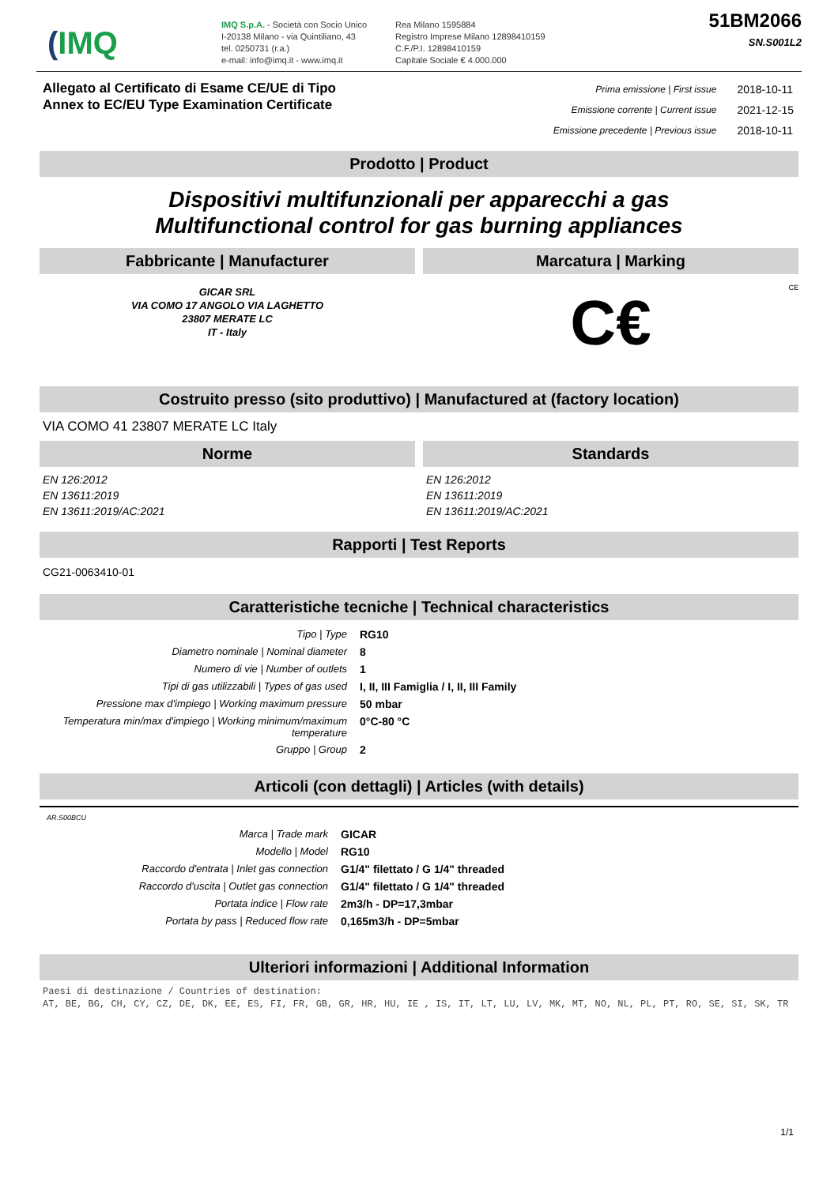(IMQ
IMQ S.p.A. - Società con Socio Unico
I-20138 Milano - via Quintiliano, 43
tel. 0250731 (r.a.)
e-mail: info@imq.it - www.imq.it
Rea Milano 1595884
Registro Imprese Milano 12898410159
C.F./P.I. 12898410159
Capitale Sociale € 4.000.000
51BM2066
SN.S001L2
Allegato al Certificato di Esame CE/UE di Tipo
Annex to EC/EU Type Examination Certificate
| Prima emissione / First issue | 2018-10-11 |
| Emissione corrente / Current issue | 2021-12-15 |
| Emissione precedente / Previous issue | 2018-10-11 |
Prodotto | Product
Dispositivi multifunzionali per apparecchi a gas
Multifunctional control for gas burning appliances
Fabbricante | Manufacturer
GICAR SRL
VIA COMO 17 ANGOLO VIA LAGHETTO
23807 MERATE LC
IT - Italy
Marcatura | Marking
CE
C€
Costruito presso (sito produttivo) | Manufactured at (factory location)
VIA COMO 41 23807 MERATE LC Italy
Norme
EN 126:2012
EN 13611:2019
EN 13611:2019/AC:2021
Standards
EN 126:2012
EN 13611:2019
EN 13611:2019/AC:2021
Rapporti | Test Reports
CG21-0063410-01
Caratteristiche tecniche | Technical characteristics
| Tipo / Type | RG10 |
| Diametro nominale / Nominal diameter | 8 |
| Numero di vie / Number of outlets | 1 |
| Tipi di gas utilizzabili / Types of gas used | I, II, III Famiglia / I, II, III Family |
| Pressione max d'impiego / Working maximum pressure | 50 mbar |
| Temperatura min/max d'impiego / Working minimum/maximum temperature | 0°C-80 °C |
| Gruppo / Group | 2 |
Articoli (con dettagli) | Articles (with details)
AR.S00BCU
| Marca / Trade mark | GICAR |
| Modello / Model | RG10 |
| Raccordo d'entrata / Inlet gas connection | G1/4" filettato / G 1/4" threaded |
| Raccordo d'uscita / Outlet gas connection | G1/4" filettato / G 1/4" threaded |
| Portata indice / Flow rate | 2m3/h - DP=17,3mbar |
| Portata by pass / Reduced flow rate | 0,165m3/h - DP=5mbar |
Ulteriori informazioni | Additional Information
Paesi di destinazione / Countries of destination:
AT, BE, BG, CH, CY, CZ, DE, DK, EE, ES, FI, FR, GB, GR, HR, HU, IE , IS, IT, LT, LU, LV, MK, MT, NO, NL, PL, PT, RO, SE, SI, SK, TR
1/1